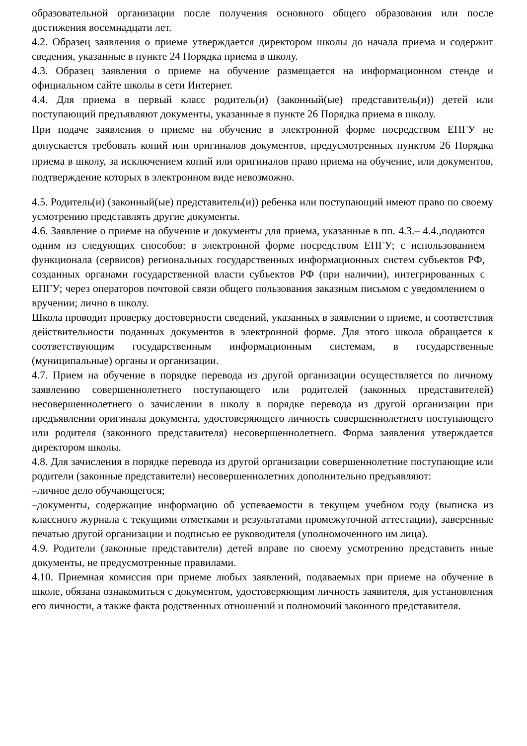образовательной организации после получения основного общего образования или после достижения восемнадцати лет.
4.2. Образец заявления о приеме утверждается директором школы до начала приема и содержит сведения, указанные в пункте 24 Порядка приема в школу.
4.3. Образец заявления о приеме на обучение размещается на информационном стенде и официальном сайте школы в сети Интернет.
4.4. Для приема в первый класс родитель(и) (законный(ые) представитель(и)) детей или поступающий предъявляют документы, указанные в пункте 26 Порядка приема в школу.
При подаче заявления о приеме на обучение в электронной форме посредством ЕПГУ не допускается требовать копий или оригиналов документов, предусмотренных пунктом 26 Порядка приема в школу, за исключением копий или оригиналов право приема на обучение, или документов, подтверждение которых в электронном виде невозможно.
4.5. Родитель(и) (законный(ые) представитель(и)) ребенка или поступающий имеют право по своему усмотрению представлять другие документы.
4.6. Заявление о приеме на обучение и документы для приема, указанные в пп. 4.3.– 4.4.,подаются одним из следующих способов: в электронной форме посредством ЕПГУ; с использованием функционала (сервисов) региональных государственных информационных систем субъектов РФ, созданных органами государственной власти субъектов РФ (при наличии), интегрированных с ЕПГУ; через операторов почтовой связи общего пользования заказным письмом с уведомлением о вручении; лично в школу.
Школа проводит проверку достоверности сведений, указанных в заявлении о приеме, и соответствия действительности поданных документов в электронной форме. Для этого школа обращается к соответствующим государственным информационным системам, в государственные (муниципальные) органы и организации.
4.7. Прием на обучение в порядке перевода из другой организации осуществляется по личному заявлению совершеннолетнего поступающего или родителей (законных представителей) несовершеннолетнего о зачислении в школу в порядке перевода из другой организации при предъявлении оригинала документа, удостоверяющего личность совершеннолетнего поступающего или родителя (законного представителя) несовершеннолетнего. Форма заявления утверждается директором школы.
4.8. Для зачисления в порядке перевода из другой организации совершеннолетние поступающие или родители (законные представители) несовершеннолетних дополнительно предъявляют:
–личное дело обучающегося;
–документы, содержащие информацию об успеваемости в текущем учебном году (выписка из классного журнала с текущими отметками и результатами промежуточной аттестации), заверенные печатью другой организации и подписью ее руководителя (уполномоченного им лица).
4.9. Родители (законные представители) детей вправе по своему усмотрению представить иные документы, не предусмотренные правилами.
4.10. Приемная комиссия при приеме любых заявлений, подаваемых при приеме на обучение в школе, обязана ознакомиться с документом, удостоверяющим личность заявителя, для установления его личности, а также факта родственных отношений и полномочий законного представителя.